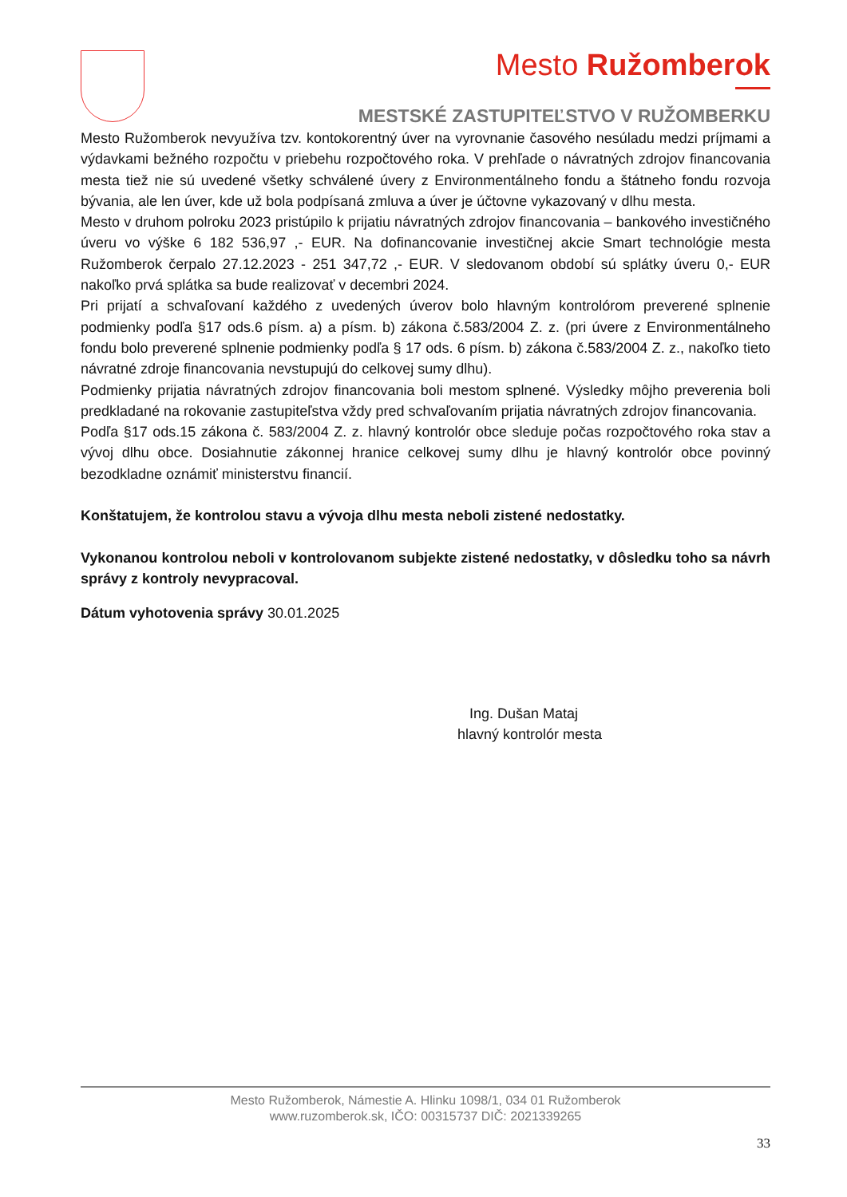Mesto Ružomberok
MESTSKÉ ZASTUPITEĽSTVO V RUŽOMBERKU
Mesto Ružomberok nevyužíva tzv. kontokorentný úver na vyrovnanie časového nesúladu medzi príjmami a výdavkami bežného rozpočtu v priebehu rozpočtového roka. V prehľade o návratných zdrojov financovania mesta tiež nie sú uvedené všetky schválené úvery z Environmentálneho fondu a štátneho fondu rozvoja bývania, ale len úver, kde už bola podpísaná zmluva a úver je účtovne vykazovaný v dlhu mesta.
Mesto v druhom polroku 2023 pristúpilo k prijatiu návratných zdrojov financovania – bankového investičného úveru vo výške 6 182 536,97 ,- EUR. Na dofinancovanie investičnej akcie Smart technológie mesta Ružomberok čerpalo 27.12.2023 - 251 347,72 ,- EUR. V sledovanom období sú splátky úveru 0,- EUR nakoľko prvá splátka sa bude realizovať v decembri 2024.
Pri prijatí a schvaľovaní každého z uvedených úverov bolo hlavným kontrolórom preverené splnenie podmienky podľa §17 ods.6 písm. a) a písm. b) zákona č.583/2004 Z. z. (pri úvere z Environmentálneho fondu bolo preverené splnenie podmienky podľa § 17 ods. 6 písm. b) zákona č.583/2004 Z. z., nakoľko tieto návratné zdroje financovania nevstupujú do celkovej sumy dlhu).
Podmienky prijatia návratných zdrojov financovania boli mestom splnené. Výsledky môjho preverenia boli predkladané na rokovanie zastupiteľstva vždy pred schvaľovaním prijatia návratných zdrojov financovania.
Podľa §17 ods.15 zákona č. 583/2004 Z. z. hlavný kontrolór obce sleduje počas rozpočtového roka stav a vývoj dlhu obce. Dosiahnutie zákonnej hranice celkovej sumy dlhu je hlavný kontrolór obce povinný bezodkladne oznámiť ministerstvu financií.
Konštatujem, že kontrolou stavu a vývoja dlhu mesta neboli zistené nedostatky.
Vykonanou kontrolou neboli v kontrolovanom subjekte zistené nedostatky, v dôsledku toho sa návrh správy z kontroly nevypracoval.
Dátum vyhotovenia správy 30.01.2025
Ing. Dušan Mataj
hlavný kontrolór mesta
Mesto Ružomberok, Námestie A. Hlinku 1098/1, 034 01 Ružomberok
www.ruzomberok.sk, IČO: 00315737 DIČ: 2021339265
33